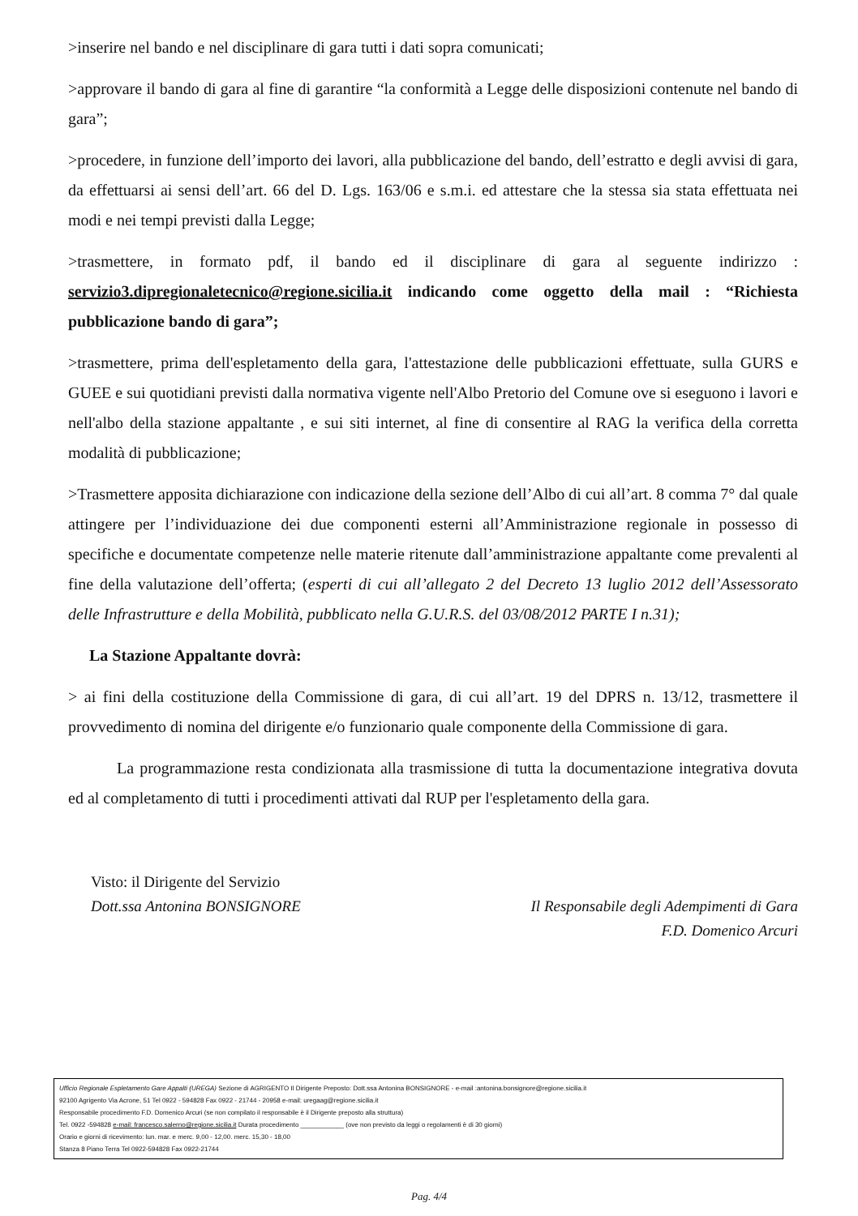>inserire nel bando e nel disciplinare di gara tutti i dati sopra comunicati;
>approvare il bando di gara al fine di garantire “la conformità a Legge delle disposizioni contenute nel bando di gara”;
>procedere, in funzione dell’importo dei lavori, alla pubblicazione del bando, dell’estratto e degli avvisi di gara, da effettuarsi ai sensi dell’art. 66 del D. Lgs. 163/06 e s.m.i. ed attestare che la stessa sia stata effettuata nei modi e nei tempi previsti dalla Legge;
>trasmettere, in formato pdf, il bando ed il disciplinare di gara al seguente indirizzo : servizio3.dipregionaletecnico@regione.sicilia.it indicando come oggetto della mail : “Richiesta pubblicazione bando di gara”;
>trasmettere, prima dell'espletamento della gara, l'attestazione delle pubblicazioni effettuate, sulla GURS e GUEE e sui quotidiani previsti dalla normativa vigente nell'Albo Pretorio del Comune ove si eseguono i lavori e nell'albo della stazione appaltante , e sui siti internet, al fine di consentire al RAG la verifica della corretta modalità di pubblicazione;
>Trasmettere apposita dichiarazione con indicazione della sezione dell’Albo di cui all’art. 8 comma 7° dal quale attingere per l’individuazione dei due componenti esterni all’Amministrazione regionale in possesso di specifiche e documentate competenze nelle materie ritenute dall’amministrazione appaltante come prevalenti al fine della valutazione dell’offerta; (esperti di cui all’allegato 2 del Decreto 13 luglio 2012 dell’Assessorato delle Infrastrutture e della Mobilità, pubblicato nella G.U.R.S. del 03/08/2012 PARTE I n.31);
La Stazione Appaltante dovrà:
> ai fini della costituzione della Commissione di gara, di cui all’art. 19 del DPRS n. 13/12, trasmettere il provvedimento di nomina del dirigente e/o funzionario quale componente della Commissione di gara.
La programmazione resta condizionata alla trasmissione di tutta la documentazione integrativa dovuta ed al completamento di tutti i procedimenti attivati dal RUP per l'espletamento della gara.
Visto: il Dirigente del Servizio
Dott.ssa Antonina BONSIGNORE
Il Responsabile degli Adempimenti di Gara
F.D. Domenico Arcuri
Ufficio Regionale Espletamento Gare Appalti (UREGA) Sezione di AGRIGENTO Il Dirigente Preposto: Dott.ssa Antonina BONSIGNORE - e-mail :antonina.bonsignore@regione.sicilia.it
92100 Agrigento Via Acrone, 51 Tel 0922 - 594828 Fax 0922 - 21744 - 20958 e-mail: uregaag@regione.sicilia.it
Responsabile procedimento F.D. Domenico Arcuri (se non compilato il responsabile è il Dirigente preposto alla struttura)
Tel. 0922 -594828 e-mail: francesco.salerno@regione.sicilia.it Durata procedimento ____________ (ove non previsto da leggi o regolamenti è di 30 giorni)
Orario e giorni di ricevimento: lun. mar. e merc. 9,00 - 12,00. merc. 15,30 - 18,00
Stanza 8 Piano Terra Tel 0922-594828 Fax 0922-21744
Pag. 4/4